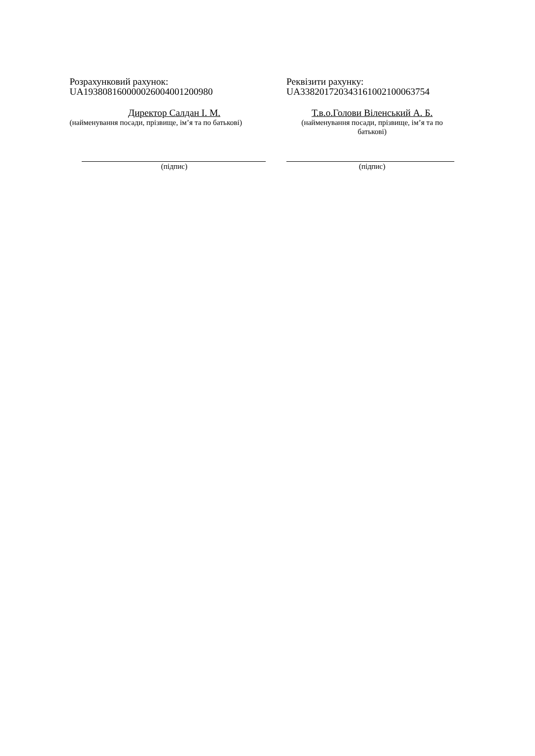Розрахунковий рахунок:
UA193808160000026004001200980
Директор Салдан І. М.
(найменування посади, прізвище, ім’я та по батькові)
(підпис)
Реквізити рахунку:
UA338201720343161002100063754
Т.в.о.Голови Віленський А. Б.
(найменування посади, прізвище, ім’я та по батькові)
(підпис)